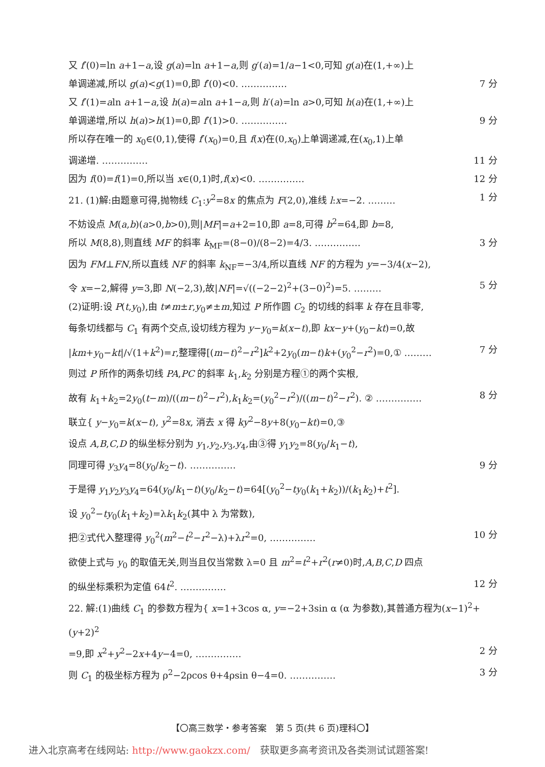又 f′(0)=ln a+1−a,设 g(a)=ln a+1−a,则 g′(a)=1/a−1<0,可知 g(a)在(1,+∞)上
单调递减,所以 g(a)<g(1)=0,即 f′(0)<0. …………… 7 分
又 f′(1)=aln a+1−a,设 h(a)=aln a+1−a,则 h′(a)=ln a>0,可知 h(a)在(1,+∞)上
单调递增,所以 h(a)>h(1)=0,即 f′(1)>0. …………… 9 分
所以存在唯一的 x<sub>0</sub>∈(0,1),使得 f′(x<sub>0</sub>)=0,且 f(x)在(0,x<sub>0</sub>)上单调递减,在(x<sub>0</sub>,1)上单
调递增. …………… 11 分
因为 f(0)=f(1)=0,所以当 x∈(0,1)时,f(x)<0. …………… 12 分
21. (1)解:由题意可得,抛物线 C<sub>1</sub>:y<sup>2</sup>=8x 的焦点为 F(2,0),准线 l:x=−2. ……… 1 分
不妨设点 M(a,b)(a>0,b>0),则|MF|=a+2=10,即 a=8,可得 b<sup>2</sup>=64,即 b=8,
所以 M(8,8),则直线 MF 的斜率 k<sub>MF</sub>=(8−0)/(8−2)=4/3. …………… 3 分
因为 FM⊥FN,所以直线 NF 的斜率 k<sub>NF</sub>=−3/4,所以直线 NF 的方程为 y=−3/4(x−2),
令 x=−2,解得 y=3,即 N(−2,3),故|NF|=√((−2−2)<sup>2</sup>+(3−0)<sup>2</sup>)=5. ……… 5 分
(2)证明:设 P(t,y<sub>0</sub>),由 t≠m±r,y<sub>0</sub>≠±m,知过 P 所作圆 C<sub>2</sub> 的切线的斜率 k 存在且非零,
每条切线都与 C<sub>1</sub> 有两个交点,设切线方程为 y−y<sub>0</sub>=k(x−t),即 kx−y+(y<sub>0</sub>−kt)=0,故
|km+y<sub>0</sub>−kt|/√(1+k<sup>2</sup>)=r,整理得[(m−t)<sup>2</sup>−r<sup>2</sup>]k<sup>2</sup>+2y<sub>0</sub>(m−t)k+(y<sub>0</sub><sup>2</sup>−r<sup>2</sup>)=0,① ……… 7 分
则过 P 所作的两条切线 PA,PC 的斜率 k<sub>1</sub>,k<sub>2</sub> 分别是方程①的两个实根,
故有 k<sub>1</sub>+k<sub>2</sub>=2y<sub>0</sub>(t−m)/((m−t)<sup>2</sup>−r<sup>2</sup>),k<sub>1</sub>k<sub>2</sub>=(y<sub>0</sub><sup>2</sup>−r<sup>2</sup>)/((m−t)<sup>2</sup>−r<sup>2</sup>). ② …………… 8 分
联立{ y−y<sub>0</sub>=k(x−t), y<sup>2</sup>=8x, 消去 x 得 ky<sup>2</sup>−8y+8(y<sub>0</sub>−kt)=0,③
设点 A,B,C,D 的纵坐标分别为 y<sub>1</sub>,y<sub>2</sub>,y<sub>3</sub>,y<sub>4</sub>,由③得 y<sub>1</sub>y<sub>2</sub>=8(y<sub>0</sub>/k<sub>1</sub>−t),
同理可得 y<sub>3</sub>y<sub>4</sub>=8(y<sub>0</sub>/k<sub>2</sub>−t). …………… 9 分
于是得 y<sub>1</sub>y<sub>2</sub>y<sub>3</sub>y<sub>4</sub>=64(y<sub>0</sub>/k<sub>1</sub>−t)(y<sub>0</sub>/k<sub>2</sub>−t)=64[(y<sub>0</sub><sup>2</sup>−ty<sub>0</sub>(k<sub>1</sub>+k<sub>2</sub>))/(k<sub>1</sub>k<sub>2</sub>)+t<sup>2</sup>].
设 y<sub>0</sub><sup>2</sup>−ty<sub>0</sub>(k<sub>1</sub>+k<sub>2</sub>)=λk<sub>1</sub>k<sub>2</sub>(其中 λ 为常数),
把②式代入整理得 y<sub>0</sub><sup>2</sup>(m<sup>2</sup>−t<sup>2</sup>−r<sup>2</sup>−λ)+λr<sup>2</sup>=0, …………… 10 分
欲使上式与 y<sub>0</sub> 的取值无关,则当且仅当常数 λ=0 且 m<sup>2</sup>=t<sup>2</sup>+r<sup>2</sup>(r≠0)时,A,B,C,D 四点
的纵坐标乘积为定值 64t<sup>2</sup>. …………… 12 分
22. 解:(1)曲线 C<sub>1</sub> 的参数方程为{ x=1+3cos α, y=−2+3sin α (α 为参数),其普通方程为(x−1)<sup>2</sup>+(y+2)<sup>2</sup>
=9,即 x<sup>2</sup>+y<sup>2</sup>−2x+4y−4=0, …………… 2 分
则 C<sub>1</sub> 的极坐标方程为 ρ<sup>2</sup>−2ρcos θ+4ρsin θ−4=0. …………… 3 分
【〇高三数学・参考答案　第 5 页(共 6 页)理科〇】
进入北京高考在线网站: http://www.gaokzx.com/　获取更多高考资讯及各类测试试题答案!